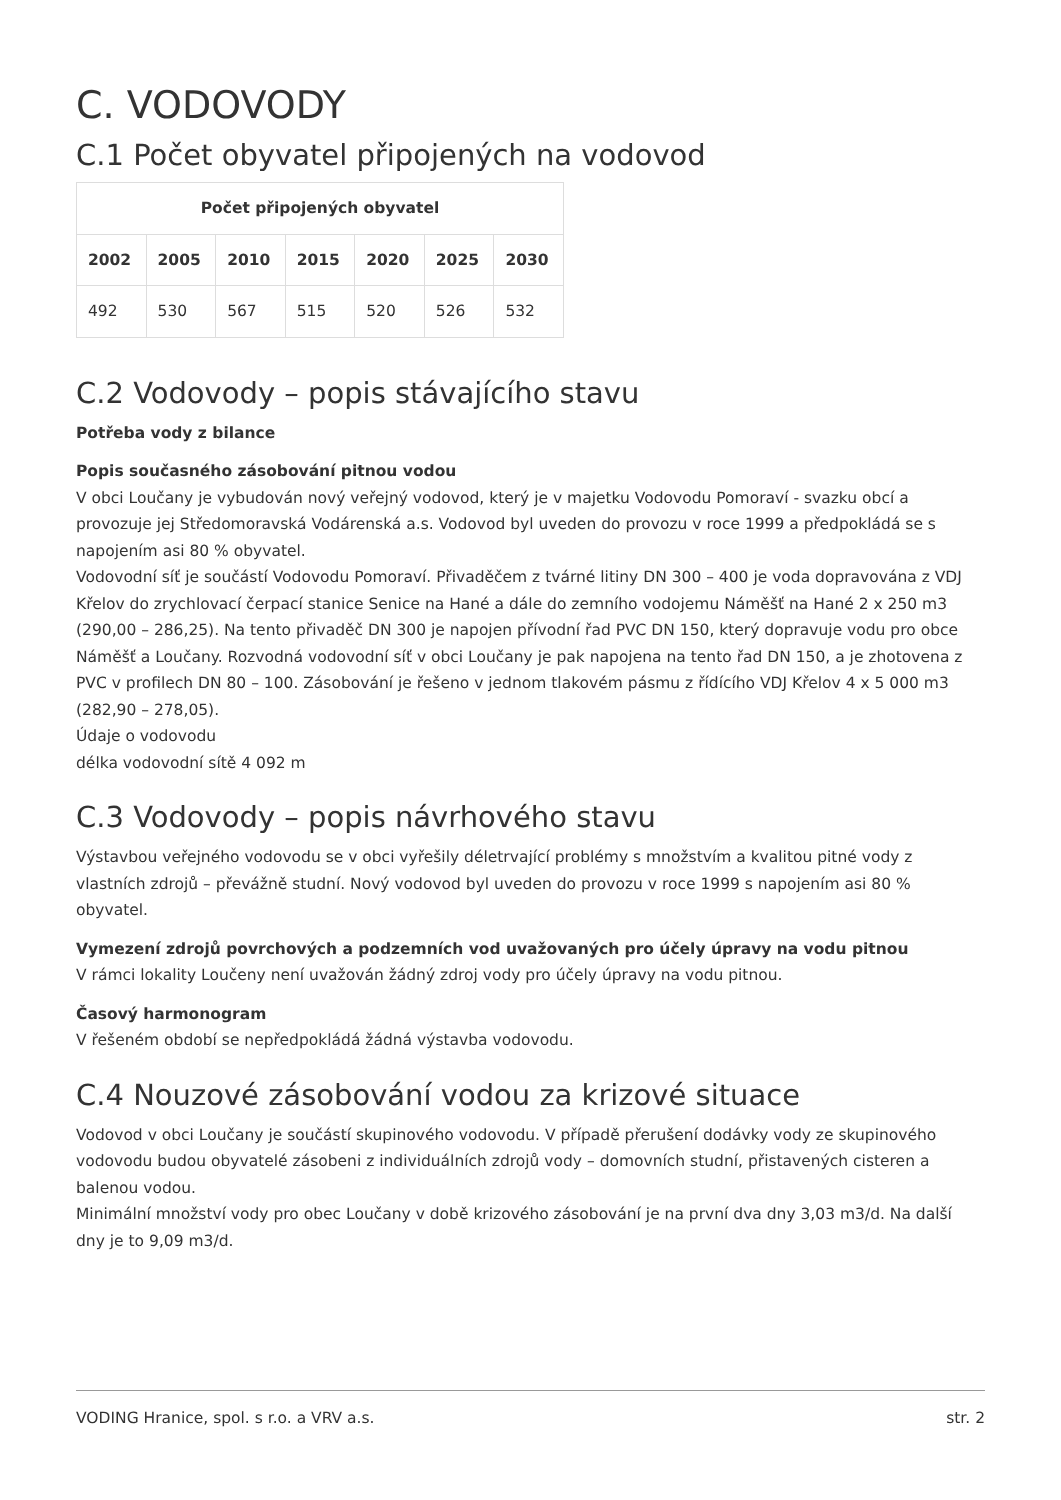C. VODOVODY
C.1 Počet obyvatel připojených na vodovod
| Počet připojených obyvatel | | | | | | |
| --- | --- | --- | --- | --- | --- | --- |
| 2002 | 2005 | 2010 | 2015 | 2020 | 2025 | 2030 |
| 492 | 530 | 567 | 515 | 520 | 526 | 532 |
C.2 Vodovody – popis stávajícího stavu
Potřeba vody z bilance
Popis současného zásobování pitnou vodou
V obci Loučany je vybudován nový veřejný vodovod, který je v majetku Vodovodu Pomoraví - svazku obcí a provozuje jej Středomoravská Vodárenská a.s. Vodovod byl uveden do provozu v roce 1999 a předpokládá se s napojením asi 80 % obyvatel.
Vodovodní síť je součástí Vodovodu Pomoraví. Přivaděčem z tvárné litiny DN 300 – 400 je voda dopravována z VDJ Křelov do zrychlovací čerpací stanice Senice na Hané a dále do zemního vodojemu Náměšť na Hané 2 x 250 m3 (290,00 – 286,25). Na tento přivaděč DN 300 je napojen přívodní řad PVC DN 150, který dopravuje vodu pro obce Náměšť a Loučany. Rozvodná vodovodní síť v obci Loučany je pak napojena na tento řad DN 150, a je zhotovena z PVC v profilech DN 80 – 100. Zásobování je řešeno v jednom tlakovém pásmu z řídícího VDJ Křelov 4 x 5 000 m3 (282,90 – 278,05).
Údaje o vodovodu
délka vodovodní sítě 4 092 m
C.3 Vodovody – popis návrhového stavu
Výstavbou veřejného vodovodu se v obci vyřešily déletrvající problémy s množstvím a kvalitou pitné vody z vlastních zdrojů – převážně studní. Nový vodovod byl uveden do provozu v roce 1999 s napojením asi 80 % obyvatel.
Vymezení zdrojů povrchových a podzemních vod uvažovaných pro účely úpravy na vodu pitnou
V rámci lokality Loučeny není uvažován žádný zdroj vody pro účely úpravy na vodu pitnou.
Časový harmonogram
V řešeném období se nepředpokládá žádná výstavba vodovodu.
C.4 Nouzové zásobování vodou za krizové situace
Vodovod v obci Loučany je součástí skupinového vodovodu. V případě přerušení dodávky vody ze skupinového vodovodu budou obyvatelé zásobeni z individuálních zdrojů vody – domovních studní, přistavených cisteren a balenou vodou.
Minimální množství vody pro obec Loučany v době krizového zásobování je na první dva dny 3,03 m3/d. Na další dny je to 9,09 m3/d.
VODING Hranice, spol. s r.o. a VRV a.s. str. 2